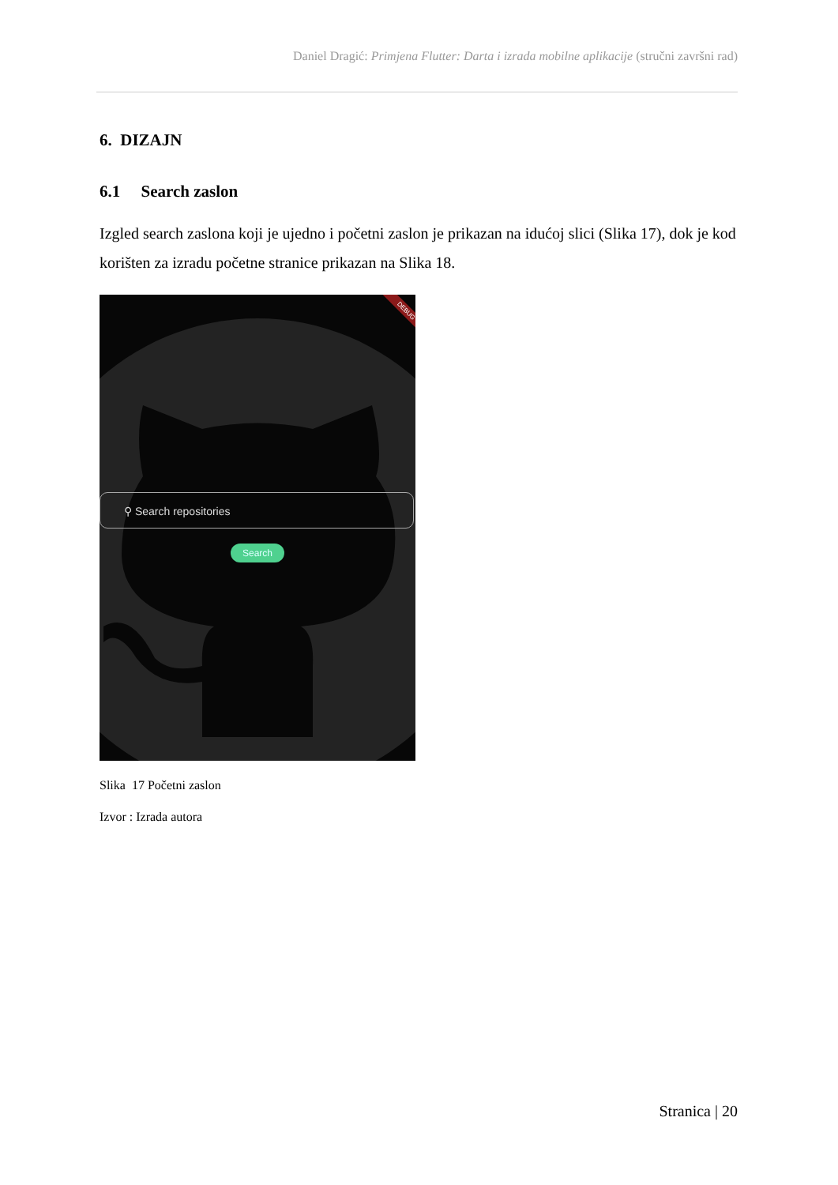Daniel Dragić: Primjena Flutter: Darta i izrada mobilne aplikacije (stručni završni rad)
6. DIZAJN
6.1 Search zaslon
Izgled search zaslona koji je ujedno i početni zaslon je prikazan na idućoj slici (Slika 17), dok je kod korišten za izradu početne stranice prikazan na Slika 18.
⚲ Search repositories
Search
DEBUG
Slika 17 Početni zaslon
Izvor : Izrada autora
Stranica | 20